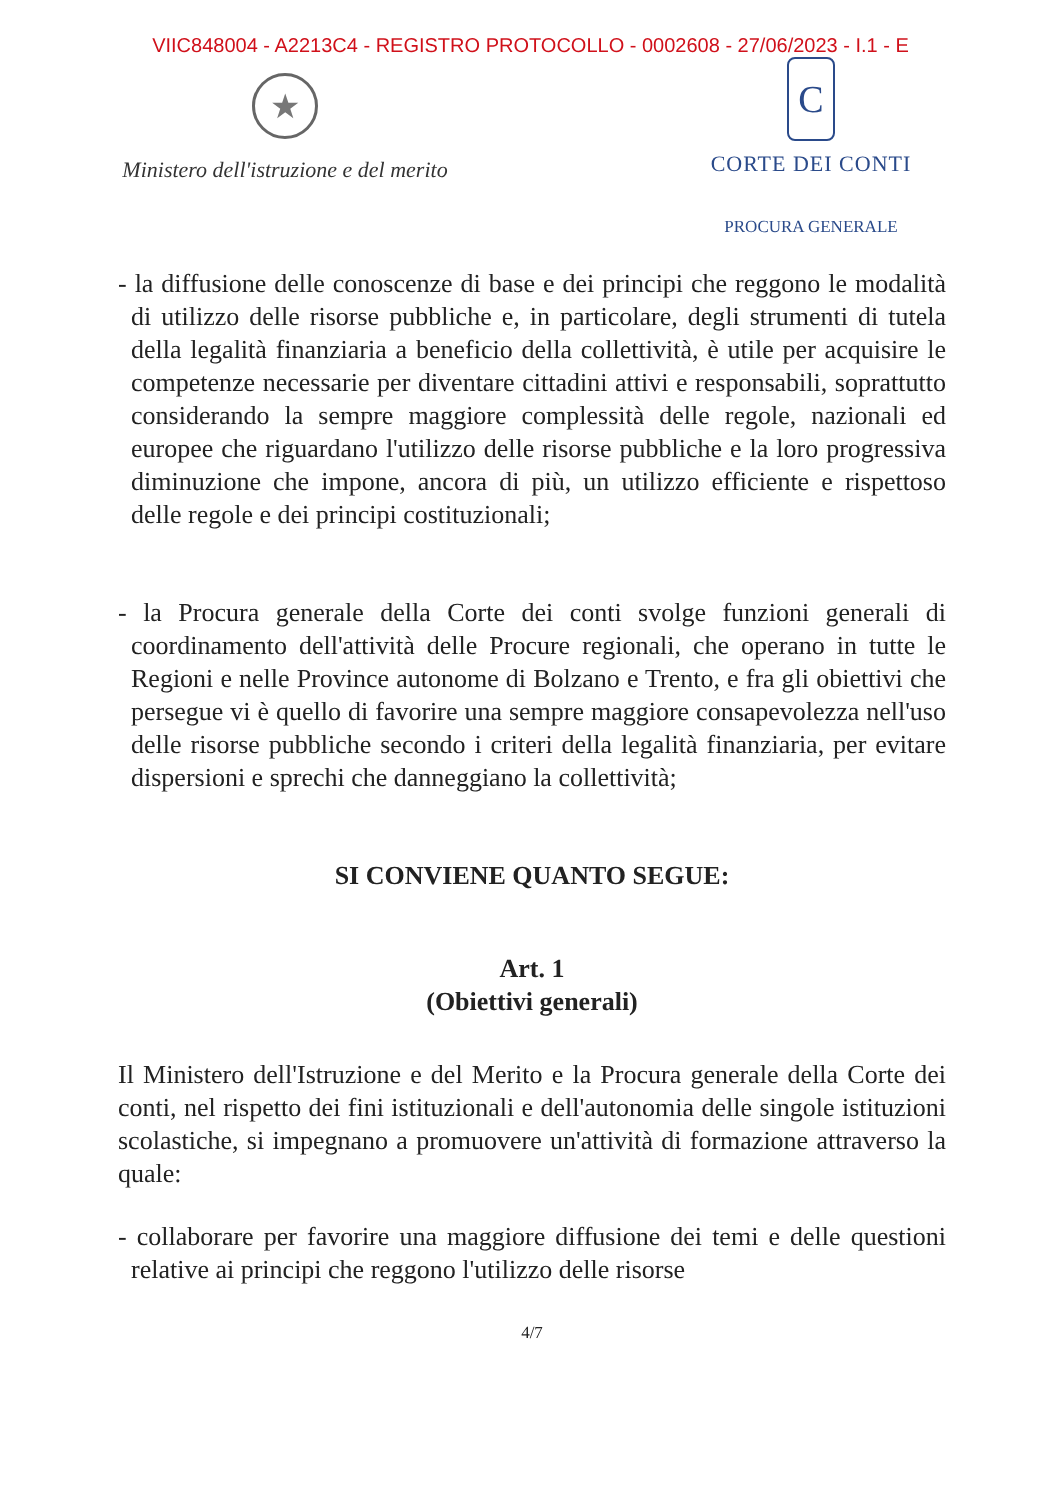VIIC848004 - A2213C4 - REGISTRO PROTOCOLLO - 0002608 - 27/06/2023 - I.1 - E
★
Ministero dell'istruzione e del merito
C
CORTE DEI CONTI
PROCURA GENERALE
- la diffusione delle conoscenze di base e dei principi che reggono le modalità di utilizzo delle risorse pubbliche e, in particolare, degli strumenti di tutela della legalità finanziaria a beneficio della collettività, è utile per acquisire le competenze necessarie per diventare cittadini attivi e responsabili, soprattutto considerando la sempre maggiore complessità delle regole, nazionali ed europee che riguardano l'utilizzo delle risorse pubbliche e la loro progressiva diminuzione che impone, ancora di più, un utilizzo efficiente e rispettoso delle regole e dei principi costituzionali;
- la Procura generale della Corte dei conti svolge funzioni generali di coordinamento dell'attività delle Procure regionali, che operano in tutte le Regioni e nelle Province autonome di Bolzano e Trento, e fra gli obiettivi che persegue vi è quello di favorire una sempre maggiore consapevolezza nell'uso delle risorse pubbliche secondo i criteri della legalità finanziaria, per evitare dispersioni e sprechi che danneggiano la collettività;
SI CONVIENE QUANTO SEGUE:
Art. 1
(Obiettivi generali)
Il Ministero dell'Istruzione e del Merito e la Procura generale della Corte dei conti, nel rispetto dei fini istituzionali e dell'autonomia delle singole istituzioni scolastiche, si impegnano a promuovere un'attività di formazione attraverso la quale:
- collaborare per favorire una maggiore diffusione dei temi e delle questioni relative ai principi che reggono l'utilizzo delle risorse
4/7